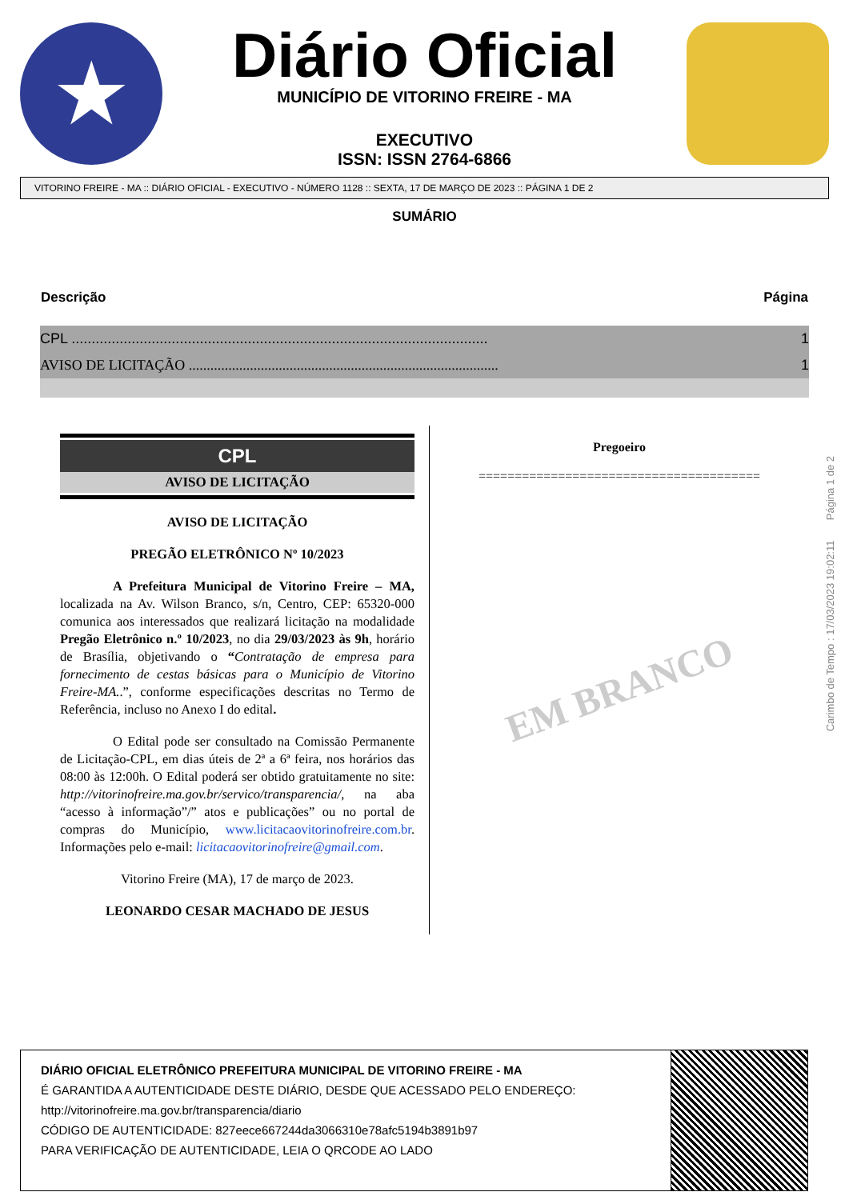★
Diário Oficial
MUNICÍPIO DE VITORINO FREIRE - MA
EXECUTIVO
ISSN: ISSN 2764-6866
VITORINO FREIRE - MA :: DIÁRIO OFICIAL - EXECUTIVO - NÚMERO 1128 :: SEXTA, 17 DE MARÇO DE 2023 :: PÁGINA 1 DE 2
SUMÁRIO
| Descrição | Página |
| --- | --- |
| CPL ........................................................................................................ | 1 |
| AVISO DE LICITAÇÃO ...................................................................................... | 1 |
CPL
AVISO DE LICITAÇÃO
AVISO DE LICITAÇÃO
PREGÃO ELETRÔNICO Nº 10/2023
    A Prefeitura Municipal de Vitorino Freire – MA, localizada na Av. Wilson Branco, s/n, Centro, CEP: 65320-000 comunica aos interessados que realizará licitação na modalidade Pregão Eletrônico n.º 10/2023, no dia 29/03/2023 às 9h, horário de Brasília, objetivando o “Contratação de empresa para fornecimento de cestas básicas para o Município de Vitorino Freire-MA..”, conforme especificações descritas no Termo de Referência, incluso no Anexo I do edital.
    O Edital pode ser consultado na Comissão Permanente de Licitação-CPL, em dias úteis de 2ª a 6ª feira, nos horários das 08:00 às 12:00h. O Edital poderá ser obtido gratuitamente no site: http://vitorinofreire.ma.gov.br/servico/transparencia/, na aba “acesso à informação”/” atos e publicações” ou no portal de compras do Município, www.licitacaovitorinofreire.com.br. Informações pelo e-mail: licitacaovitorinofreire@gmail.com.
Vitorino Freire (MA), 17 de março de 2023.
LEONARDO CESAR MACHADO DE JESUS
Pregoeiro
=======================================
EM BRANCO
Carimbo de Tempo : 17/03/2023 19:02:11 Página 1 de 2
DIÁRIO OFICIAL ELETRÔNICO PREFEITURA MUNICIPAL DE VITORINO FREIRE - MA
É GARANTIDA A AUTENTICIDADE DESTE DIÁRIO, DESDE QUE ACESSADO PELO ENDEREÇO:
http://vitorinofreire.ma.gov.br/transparencia/diario
CÓDIGO DE AUTENTICIDADE: 827eece667244da3066310e78afc5194b3891b97
PARA VERIFICAÇÃO DE AUTENTICIDADE, LEIA O QRCODE AO LADO